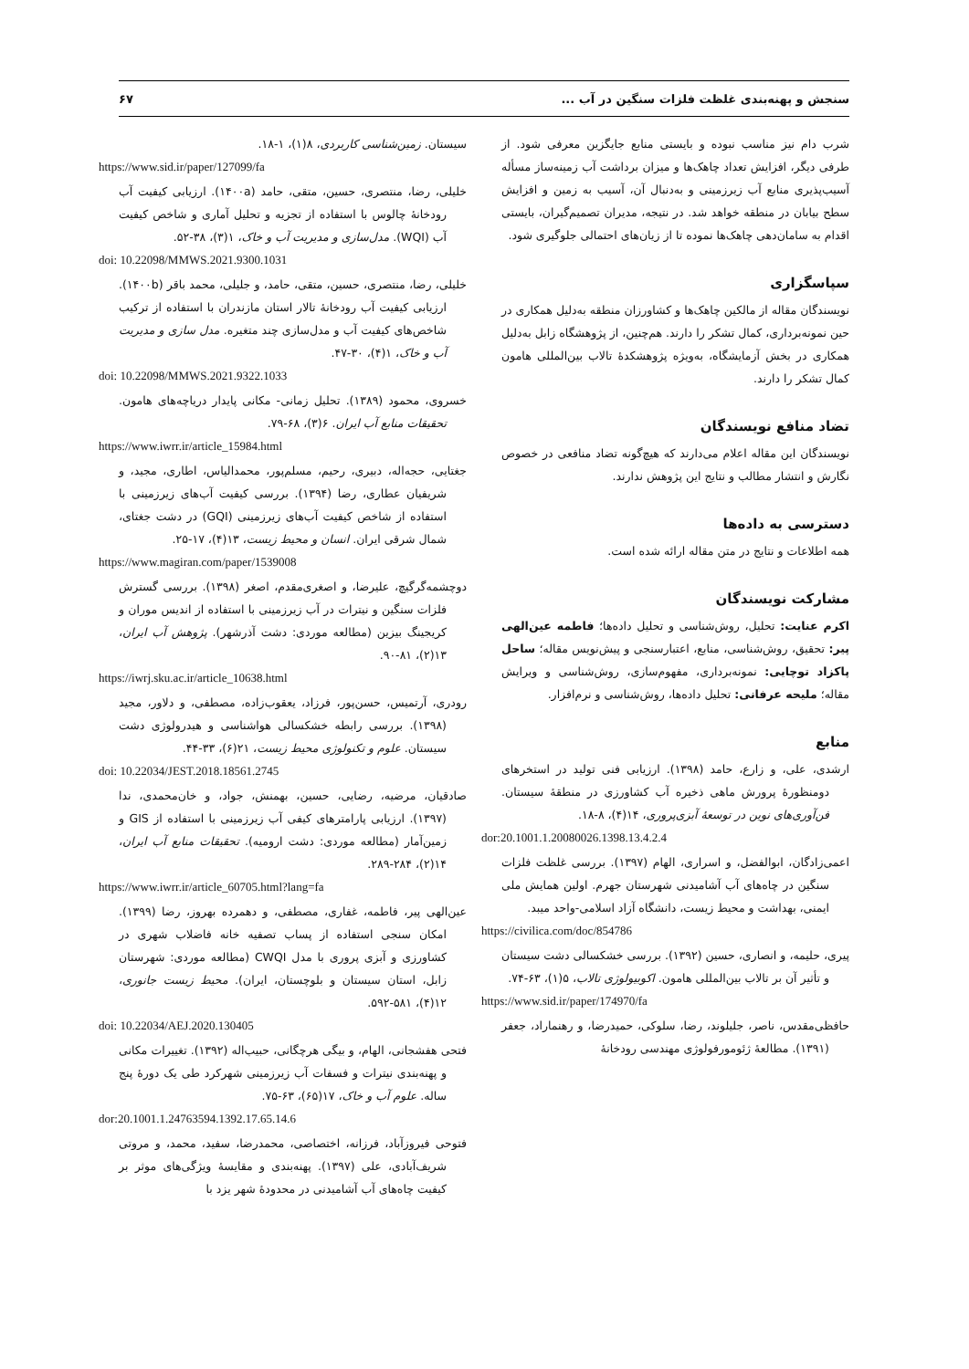سنجش و پهنه‌بندی غلظت فلزات سنگین در آب ... ۶۷
شرب دام نیز مناسب نبوده و بایستی منابع جایگزین معرفی شود. از طرفی دیگر، افزایش تعداد چاهک‌ها و میزان برداشت آب زمینه‌ساز مسأله آسیب‌پذیری منابع آب زیرزمینی و به‌دنبال آن، آسیب به زمین و افزایش سطح بیابان در منطقه خواهد شد. در نتیجه، مدیران تصمیم‌گیران، بایستی اقدام به سامان‌دهی چاهک‌ها نموده تا از زیان‌های احتمالی جلوگیری شود.
سپاسگزاری
نویسندگان مقاله از مالکین چاهک‌ها و کشاورزان منطقه به‌دلیل همکاری در حین نمونه‌برداری، کمال تشکر را دارند. هم‌چنین، از پژوهشگاه زابل به‌دلیل همکاری در بخش آزمایشگاه، به‌ویژه پژوهشکدهٔ تالاب بین‌المللی هامون کمال تشکر را دارند.
تضاد منافع نویسندگان
نویسندگان این مقاله اعلام می‌دارند که هیچ‌گونه تضاد منافعی در خصوص نگارش و انتشار مطالب و نتایج این پژوهش ندارند.
دسترسی به داده‌ها
همه اطلاعات و نتایج در متن مقاله ارائه شده است.
مشارکت نویسندگان
اکرم عنایت: تحلیل، روش‌شناسی و تحلیل داده‌ها؛ فاطمه عین‌الهی پیر: تحقیق، روش‌شناسی، منابع، اعتبارسنجی و پیش‌نویس مقاله؛ ساحل پاکزاد توچایی: نمونه‌برداری، مفهوم‌سازی، روش‌شناسی و ویرایش مقاله؛ ملیحه عرفانی: تحلیل داده‌ها، روش‌شناسی و نرم‌افزار.
منابع
ارشدی، علی، و زارع، حامد (۱۳۹۸). ارزیابی فنی تولید در استخرهای دومنظورهٔ پرورش ماهی ذخیره آب کشاورزی در منطقهٔ سیستان. فن‌آوری‌های نوین در توسعهٔ آبزی‌پروری، ۱۴(۴)، ۸-۱۸.
dor:20.1001.1.20080026.1398.13.4.2.4
اعمی‌زادگان، ابوالفضل، و اسراری، الهام (۱۳۹۷). بررسی غلظت فلزات سنگین در چاه‌های آب آشامیدنی شهرستان جهرم. اولین همایش ملی ایمنی، بهداشت و محیط زیست، دانشگاه آزاد اسلامی-واحد میبد.
https://civilica.com/doc/854786
پیری، حلیمه، و انصاری، حسین (۱۳۹۲). بررسی خشکسالی دشت سیستان و تأثیر آن بر تالاب بین‌المللی هامون. اکوبیولوژی تالاب، ۵(۱)، ۶۳-۷۴.
https://www.sid.ir/paper/174970/fa
حافظی‌مقدس، ناصر، جلیلوند، رضا، سلوکی، حمیدرضا، و رهنماراد، جعفر (۱۳۹۱). مطالعهٔ ژئومورفولوژی مهندسی رودخانهٔ
سیستان. زمین‌شناسی کاربردی، ۸(۱)، ۱-۱۸.
https://www.sid.ir/paper/127099/fa
خلیلی، رضا، منتصری، حسین، متقی، حامد (۱۴۰۰a). ارزیابی کیفیت آب رودخانهٔ چالوس با استفاده از تجزیه و تحلیل آماری و شاخص کیفیت آب (WQI). مدل‌سازی و مدیریت آب و خاک، ۱(۳)، ۳۸-۵۲.
doi: 10.22098/MMWS.2021.9300.1031
خلیلی، رضا، منتصری، حسین، متقی، حامد، و جلیلی، محمد باقر (۱۴۰۰b). ارزیابی کیفیت آب رودخانهٔ تالار استان مازندران با استفاده از ترکیب شاخص‌های کیفیت آب و مدل‌سازی چند متغیره. مدل سازی و مدیریت آب و خاک، ۱(۴)، ۳۰-۴۷.
doi: 10.22098/MMWS.2021.9322.1033
خسروی، محمود (۱۳۸۹). تحلیل زمانی- مکانی پایدار دریاچه‌های هامون. تحقیقات منابع آب ایران. ۶(۳)، ۶۸-۷۹.
https://www.iwrr.ir/article_15984.html
جغتایی، حجه‌اله، دبیری، رحیم، مسلم‌پور، محمدالیاس، اطاری، مجید، و شریفیان عطاری، رضا (۱۳۹۴). بررسی کیفیت آب‌های زیرزمینی با استفاده از شاخص کیفیت آب‌های زیرزمینی (GQI) در دشت جغتای، شمال شرقی ایران. انسان و محیط زیست، ۱۳(۴)، ۱۷-۲۵.
https://www.magiran.com/paper/1539008
دوچشمه‌گرگیچ، علیرضا، و اصغری‌مقدم، اصغر (۱۳۹۸). بررسی گسترش فلزات سنگین و نیترات در آب زیرزمینی با استفاده از اندیس موران و کریجینگ بیزین (مطالعه موردی: دشت آذرشهر). پژوهش آب ایران، ۱۳(۲)، ۸۱-۹۰.
https://iwrj.sku.ac.ir/article_10638.html
رودری، آرتمیس، حسن‌پور، فرزاد، یعقوب‌زاده، مصطفی، و دلاور، مجید (۱۳۹۸). بررسی رابطه خشکسالی هواشناسی و هیدرولوژی دشت سیستان. علوم و تکنولوژی محیط زیست، ۲۱(۶)، ۳۳-۴۴.
doi: 10.22034/JEST.2018.18561.2745
صادقیان، مرضیه، رضایی، حسین، بهمنش، جواد، و خان‌محمدی، ندا (۱۳۹۷). ارزیابی پارامترهای کیفی آب زیرزمینی با استفاده از GIS و زمین‌آمار (مطالعه موردی: دشت ارومیه). تحقیقات منابع آب ایران، ۱۴(۲)، ۲۸۴-۲۸۹.
https://www.iwrr.ir/article_60705.html?lang=fa
عین‌الهی پیر، فاطمه، غفاری، مصطفی، و دهمرده بهروز، رضا (۱۳۹۹). امکان سنجی استفاده از پساب تصفیه خانه فاضلاب شهری در کشاورزی و آبزی پروری با مدل CWQI (مطالعه موردی: شهرستان زابل، استان سیستان و بلوچستان، ایران). محیط زیست جانوری، ۱۲(۴)، ۵۸۱-۵۹۲.
doi: 10.22034/AEJ.2020.130405
فتحی هفشجانی، الهام، و بیگی هرچگانی، حبیب‌اله (۱۳۹۲). تغییرات مکانی و پهنه‌بندی نیترات و فسفات آب زیرزمینی شهرکرد طی یک دورهٔ پنج ساله. علوم آب و خاک، ۱۷(۶۵)، ۶۳-۷۵.
dor:20.1001.1.24763594.1392.17.65.14.6
فتوحی فیروزآباد، فرزانه، اختصاصی، محمدرضا، سفید، محمد، و مروتی شریف‌آبادی، علی (۱۳۹۷). پهنه‌بندی و مقایسهٔ ویژگی‌های موثر بر کیفیت چاه‌های آب آشامیدنی در محدودهٔ شهر یزد با